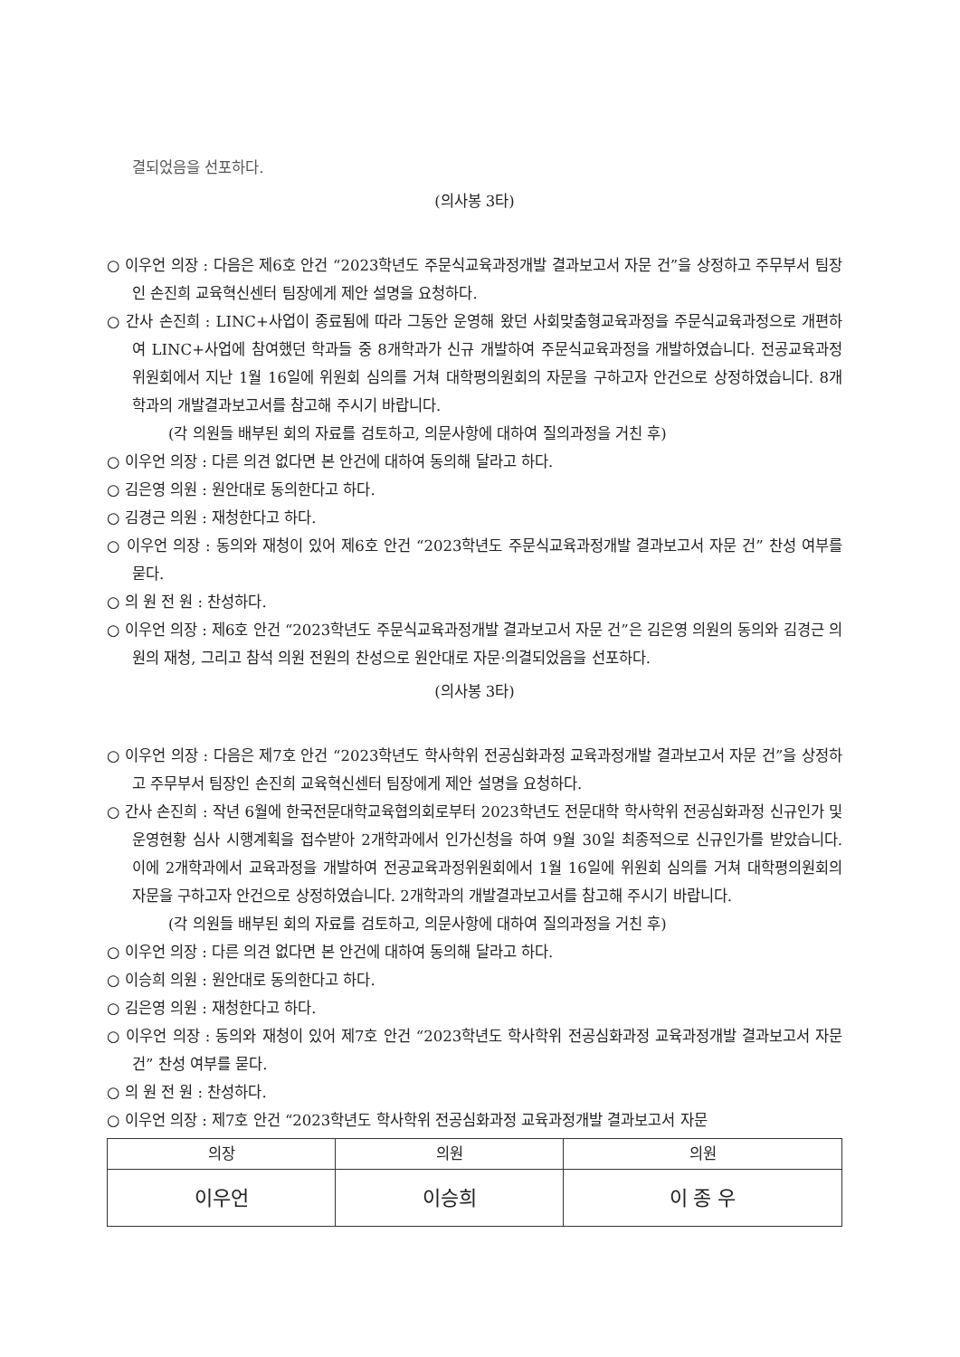결되었음을 선포하다.
(의사봉 3타)
○ 이우언 의장 : 다음은 제6호 안건 “2023학년도 주문식교육과정개발 결과보고서 자문 건”을 상정하고 주무부서 팀장인 손진희 교육혁신센터 팀장에게 제안 설명을 요청하다.
○ 간사 손진희 : LINC+사업이 종료됨에 따라 그동안 운영해 왔던 사회맞춤형교육과정을 주문식교육과정으로 개편하여 LINC+사업에 참여했던 학과들 중 8개학과가 신규 개발하여 주문식교육과정을 개발하였습니다. 전공교육과정위원회에서 지난 1월 16일에 위원회 심의를 거쳐 대학평의원회의 자문을 구하고자 안건으로 상정하였습니다. 8개학과의 개발결과보고서를 참고해 주시기 바랍니다.
(각 의원들 배부된 회의 자료를 검토하고, 의문사항에 대하여 질의과정을 거친 후)
○ 이우언 의장 : 다른 의견 없다면 본 안건에 대하여 동의해 달라고 하다.
○ 김은영 의원 : 원안대로 동의한다고 하다.
○ 김경근 의원 : 재청한다고 하다.
○ 이우언 의장 : 동의와 재청이 있어 제6호 안건 “2023학년도 주문식교육과정개발 결과보고서 자문 건” 찬성 여부를 묻다.
○ 의 원 전 원 : 찬성하다.
○ 이우언 의장 : 제6호 안건 “2023학년도 주문식교육과정개발 결과보고서 자문 건”은 김은영 의원의 동의와 김경근 의원의 재청, 그리고 참석 의원 전원의 찬성으로 원안대로 자문·의결되었음을 선포하다.
(의사봉 3타)
○ 이우언 의장 : 다음은 제7호 안건 “2023학년도 학사학위 전공심화과정 교육과정개발 결과보고서 자문 건”을 상정하고 주무부서 팀장인 손진희 교육혁신센터 팀장에게 제안 설명을 요청하다.
○ 간사 손진희 : 작년 6월에 한국전문대학교육협의회로부터 2023학년도 전문대학 학사학위 전공심화과정 신규인가 및 운영현황 심사 시행계획을 접수받아 2개학과에서 인가신청을 하여 9월 30일 최종적으로 신규인가를 받았습니다. 이에 2개학과에서 교육과정을 개발하여 전공교육과정위원회에서 1월 16일에 위원회 심의를 거쳐 대학평의원회의 자문을 구하고자 안건으로 상정하였습니다. 2개학과의 개발결과보고서를 참고해 주시기 바랍니다.
(각 의원들 배부된 회의 자료를 검토하고, 의문사항에 대하여 질의과정을 거친 후)
○ 이우언 의장 : 다른 의견 없다면 본 안건에 대하여 동의해 달라고 하다.
○ 이승희 의원 : 원안대로 동의한다고 하다.
○ 김은영 의원 : 재청한다고 하다.
○ 이우언 의장 : 동의와 재청이 있어 제7호 안건 “2023학년도 학사학위 전공심화과정 교육과정개발 결과보고서 자문 건” 찬성 여부를 묻다.
○ 의 원 전 원 : 찬성하다.
○ 이우언 의장 : 제7호 안건 “2023학년도 학사학위 전공심화과정 교육과정개발 결과보고서 자문
| 의장 | 의원 | 의원 |
| --- | --- | --- |
| 이우언 | 이승희 | 이 종 우 |